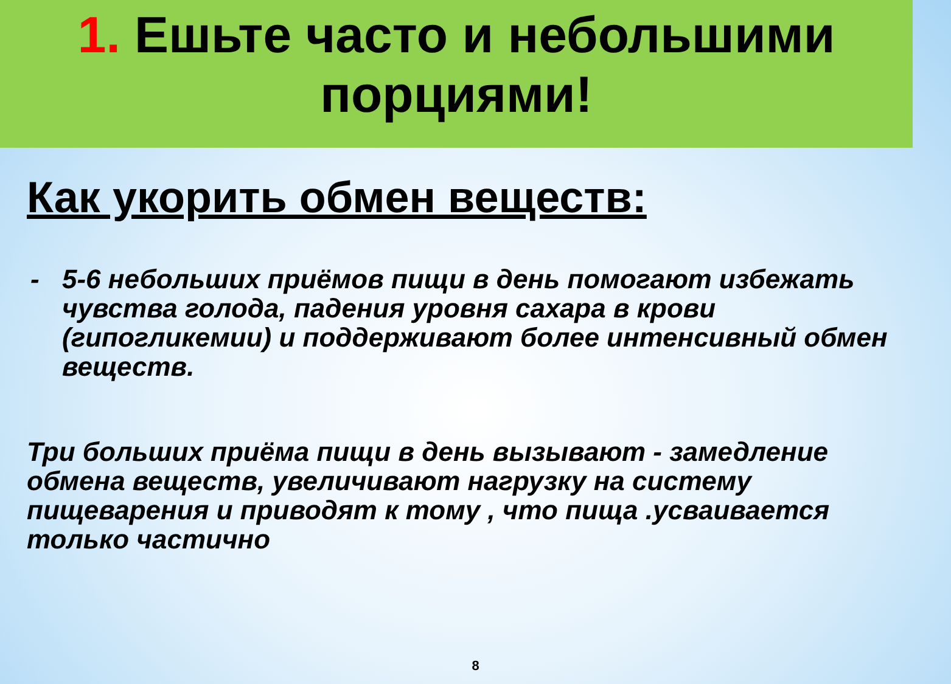1. Ешьте часто и небольшими
порциями!
Как укорить обмен веществ:
- 5-6 небольших приёмов пищи в день помогают избежать чувства голода, падения уровня сахара в крови (гипогликемии) и поддерживают более интенсивный обмен веществ.
Три больших приёма пищи в день вызывают - замедление обмена веществ, увеличивают нагрузку на систему пищеварения и приводят к тому , что пища .усваивается только частично
8